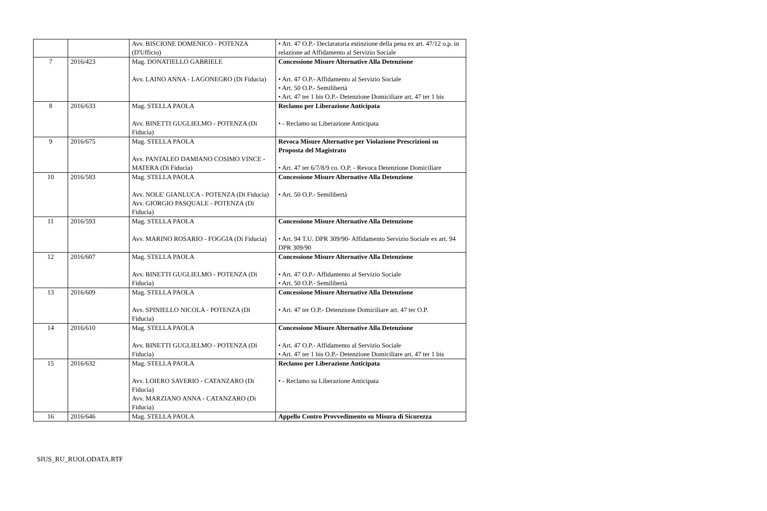| | | Avv. BISCIONE DOMENICO - POTENZA (D'Ufficio) | • Art. 47 O.P.- Declaratoria estinzione della pena ex art. 47/12 o.p. in relazione ad Affidamento al Servizio Sociale |
| 7 | 2016/423 | Mag. DONATIELLO GABRIELE Avv. LAINO ANNA - LAGONEGRO (Di Fiducia) | Concessione Misure Alternative Alla Detenzione • Art. 47 O.P.- Affidamento al Servizio Sociale • Art. 50 O.P.- Semilibertà • Art. 47 ter 1 bis O.P.- Detenzione Domiciliare art. 47 ter 1 bis |
| 8 | 2016/633 | Mag. STELLA PAOLA Avv. BINETTI GUGLIELMO - POTENZA (Di Fiducia) | Reclamo per Liberazione Anticipata • - Reclamo su Liberazione Anticipata |
| 9 | 2016/675 | Mag. STELLA PAOLA Avv. PANTALEO DAMIANO COSIMO VINCE - MATERA (Di Fiducia) | Revoca Misure Alternative per Violazione Prescrizioni su Proposta del Magistrato • Art. 47 ter 6/7/8/9 co. O.P. - Revoca Detenzione Domiciliare |
| 10 | 2016/583 | Mag. STELLA PAOLA Avv. NOLE' GIANLUCA - POTENZA (Di Fiducia) Avv. GIORGIO PASQUALE - POTENZA (Di Fiducia) | Concessione Misure Alternative Alla Detenzione • Art. 50 O.P.- Semilibertà |
| 11 | 2016/593 | Mag. STELLA PAOLA Avv. MARINO ROSARIO - FOGGIA (Di Fiducia) | Concessione Misure Alternative Alla Detenzione • Art. 94 T.U. DPR 309/90- Affidamento Servizio Sociale ex art. 94 DPR 309/90 |
| 12 | 2016/607 | Mag. STELLA PAOLA Avv. BINETTI GUGLIELMO - POTENZA (Di Fiducia) | Concessione Misure Alternative Alla Detenzione • Art. 47 O.P.- Affidamento al Servizio Sociale • Art. 50 O.P.- Semilibertà |
| 13 | 2016/609 | Mag. STELLA PAOLA Avv. SPINIELLO NICOLA - POTENZA (Di Fiducia) | Concessione Misure Alternative Alla Detenzione • Art. 47 ter O.P.- Detenzione Domiciliare art. 47 ter O.P. |
| 14 | 2016/610 | Mag. STELLA PAOLA Avv. BINETTI GUGLIELMO - POTENZA (Di Fiducia) | Concessione Misure Alternative Alla Detenzione • Art. 47 O.P.- Affidamento al Servizio Sociale • Art. 47 ter 1 bis O.P.- Detenzione Domiciliare art. 47 ter 1 bis |
| 15 | 2016/632 | Mag. STELLA PAOLA Avv. LOIERO SAVERIO - CATANZARO (Di Fiducia) Avv. MARZIANO ANNA - CATANZARO (Di Fiducia) | Reclamo per Liberazione Anticipata • - Reclamo su Liberazione Anticipata |
| 16 | 2016/646 | Mag. STELLA PAOLA | Appello Contro Provvedimento su Misura di Sicurezza |
SIUS_RU_RUOLODATA.RTF